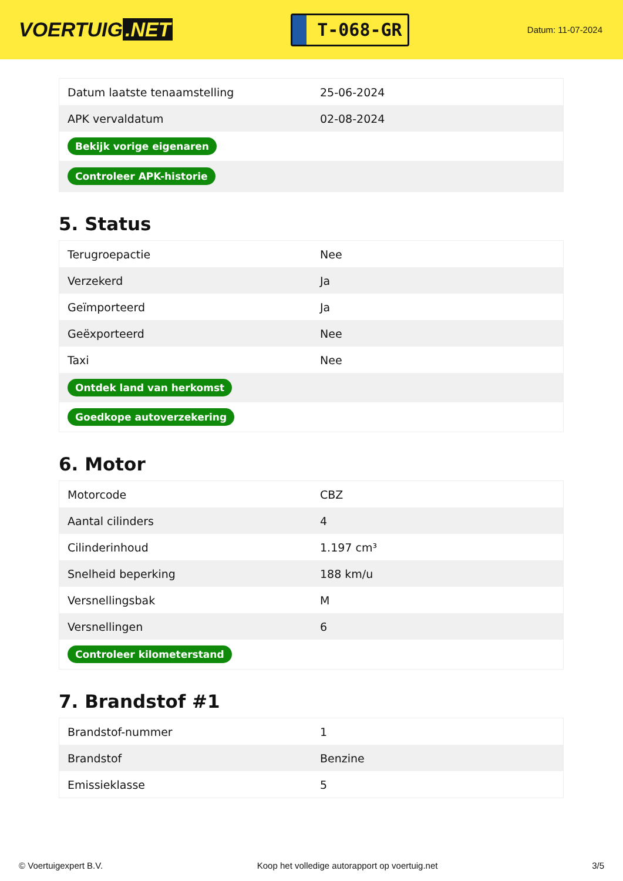VOERTUIG.NET
T-068-GR
Datum: 11-07-2024
| Datum laatste tenaamstelling | 25-06-2024 |
| APK vervaldatum | 02-08-2024 |
| Bekijk vorige eigenaren | |
| Controleer APK-historie | |
5. Status
| Terugroepactie | Nee |
| Verzekerd | Ja |
| Geïmporteerd | Ja |
| Geëxporteerd | Nee |
| Taxi | Nee |
| Ontdek land van herkomst | |
| Goedkope autoverzekering | |
6. Motor
| Motorcode | CBZ |
| Aantal cilinders | 4 |
| Cilinderinhoud | 1.197 cm³ |
| Snelheid beperking | 188 km/u |
| Versnellingsbak | M |
| Versnellingen | 6 |
| Controleer kilometerstand | |
7. Brandstof #1
| Brandstof-nummer | 1 |
| Brandstof | Benzine |
| Emissieklasse | 5 |
© Voertuigexpert B.V. Koop het volledige autorapport op voertuig.net 3/5